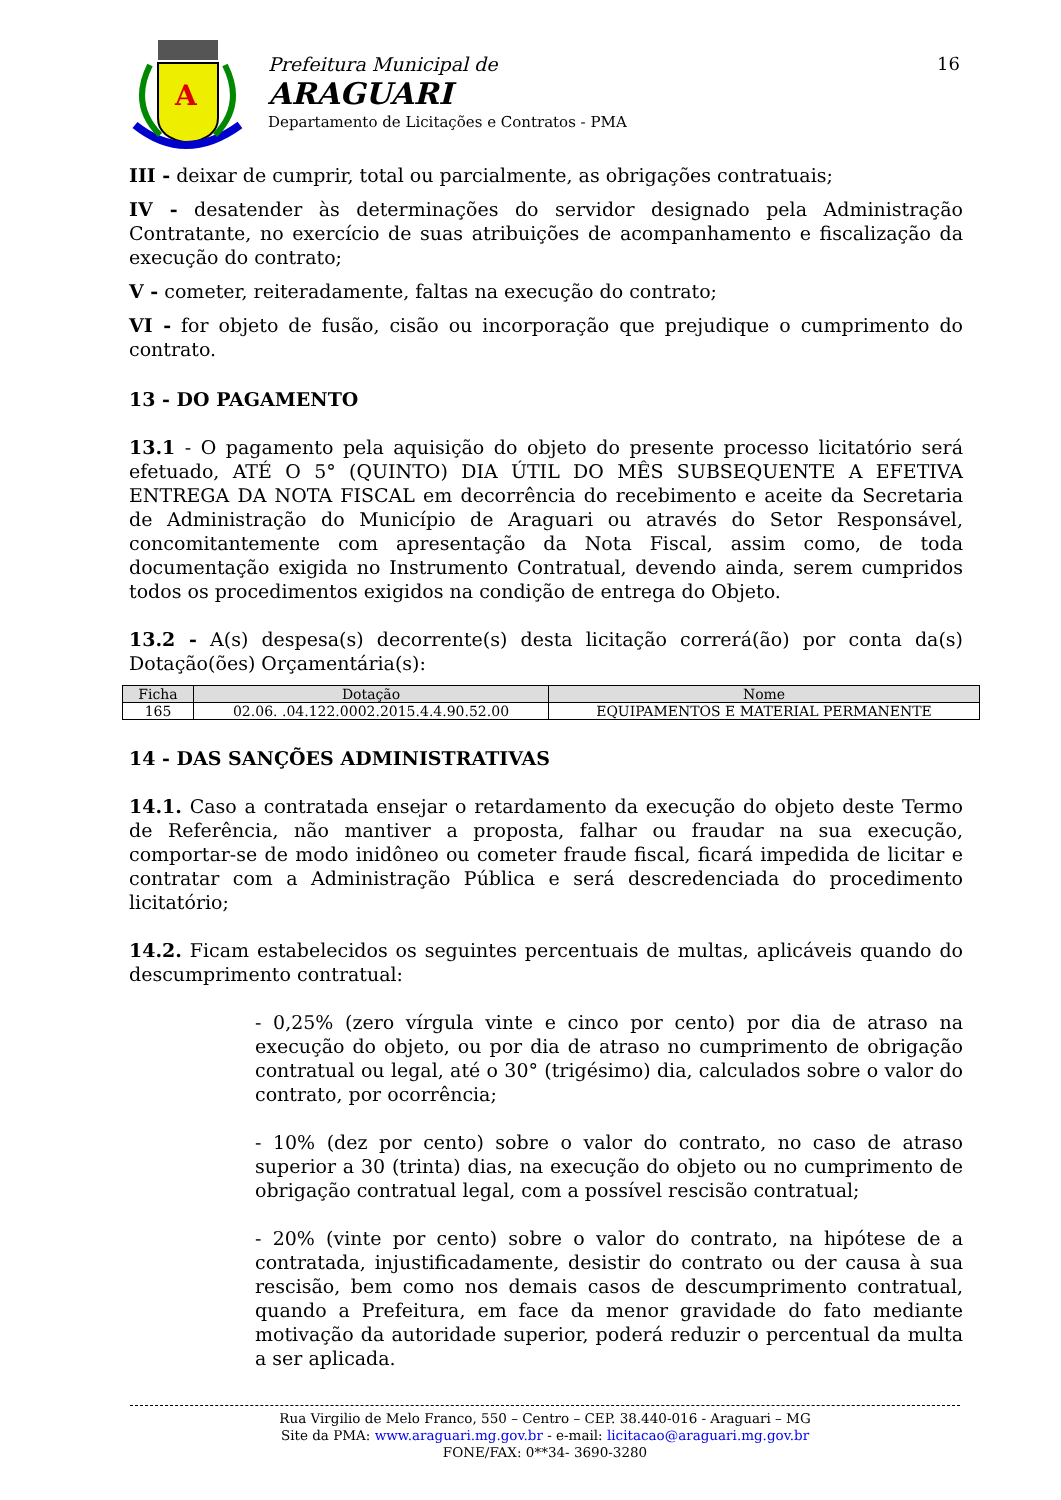A
Prefeitura Municipal de
ARAGUARI
Departamento de Licitações e Contratos - PMA
16
III - deixar de cumprir, total ou parcialmente, as obrigações contratuais;
IV - desatender às determinações do servidor designado pela Administração Contratante, no exercício de suas atribuições de acompanhamento e fiscalização da execução do contrato;
V - cometer, reiteradamente, faltas na execução do contrato;
VI - for objeto de fusão, cisão ou incorporação que prejudique o cumprimento do contrato.
13 - DO PAGAMENTO
13.1 - O pagamento pela aquisição do objeto do presente processo licitatório será efetuado, ATÉ O 5° (QUINTO) DIA ÚTIL DO MÊS SUBSEQUENTE A EFETIVA ENTREGA DA NOTA FISCAL em decorrência do recebimento e aceite da Secretaria de Administração do Município de Araguari ou através do Setor Responsável, concomitantemente com apresentação da Nota Fiscal, assim como, de toda documentação exigida no Instrumento Contratual, devendo ainda, serem cumpridos todos os procedimentos exigidos na condição de entrega do Objeto.
13.2 - A(s) despesa(s) decorrente(s) desta licitação correrá(ão) por conta da(s) Dotação(ões) Orçamentária(s):
| Ficha | Dotação | Nome |
| --- | --- | --- |
| 165 | 02.06. .04.122.0002.2015.4.4.90.52.00 | EQUIPAMENTOS E MATERIAL PERMANENTE |
14 - DAS SANÇÕES ADMINISTRATIVAS
14.1. Caso a contratada ensejar o retardamento da execução do objeto deste Termo de Referência, não mantiver a proposta, falhar ou fraudar na sua execução, comportar-se de modo inidôneo ou cometer fraude fiscal, ficará impedida de licitar e contratar com a Administração Pública e será descredenciada do procedimento licitatório;
14.2. Ficam estabelecidos os seguintes percentuais de multas, aplicáveis quando do descumprimento contratual:
- 0,25% (zero vírgula vinte e cinco por cento) por dia de atraso na execução do objeto, ou por dia de atraso no cumprimento de obrigação contratual ou legal, até o 30° (trigésimo) dia, calculados sobre o valor do contrato, por ocorrência;
- 10% (dez por cento) sobre o valor do contrato, no caso de atraso superior a 30 (trinta) dias, na execução do objeto ou no cumprimento de obrigação contratual legal, com a possível rescisão contratual;
- 20% (vinte por cento) sobre o valor do contrato, na hipótese de a contratada, injustificadamente, desistir do contrato ou der causa à sua rescisão, bem como nos demais casos de descumprimento contratual, quando a Prefeitura, em face da menor gravidade do fato mediante motivação da autoridade superior, poderá reduzir o percentual da multa a ser aplicada.
Rua Virgilio de Melo Franco, 550 – Centro – CEP. 38.440-016 - Araguari – MG
Site da PMA: www.araguari.mg.gov.br - e-mail: licitacao@araguari.mg.gov.br
FONE/FAX: 0**34- 3690-3280